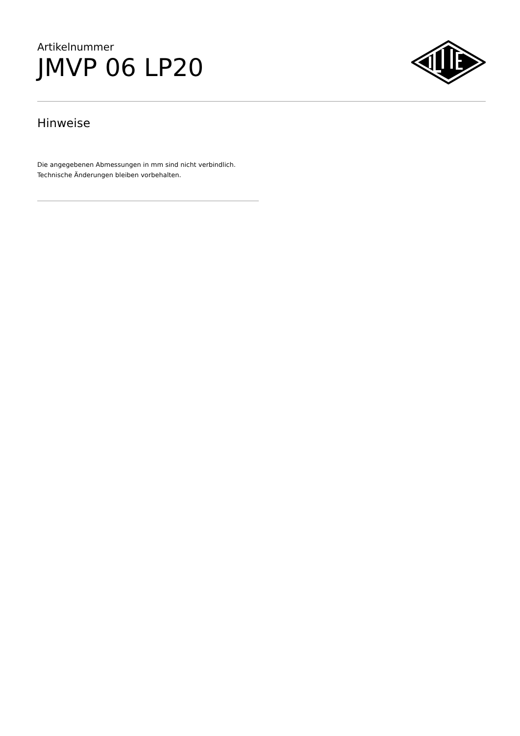Artikelnummer
JMVP 06 LP20
Hinweise
Die angegebenen Abmessungen in mm sind nicht verbindlich.
Technische Änderungen bleiben vorbehalten.